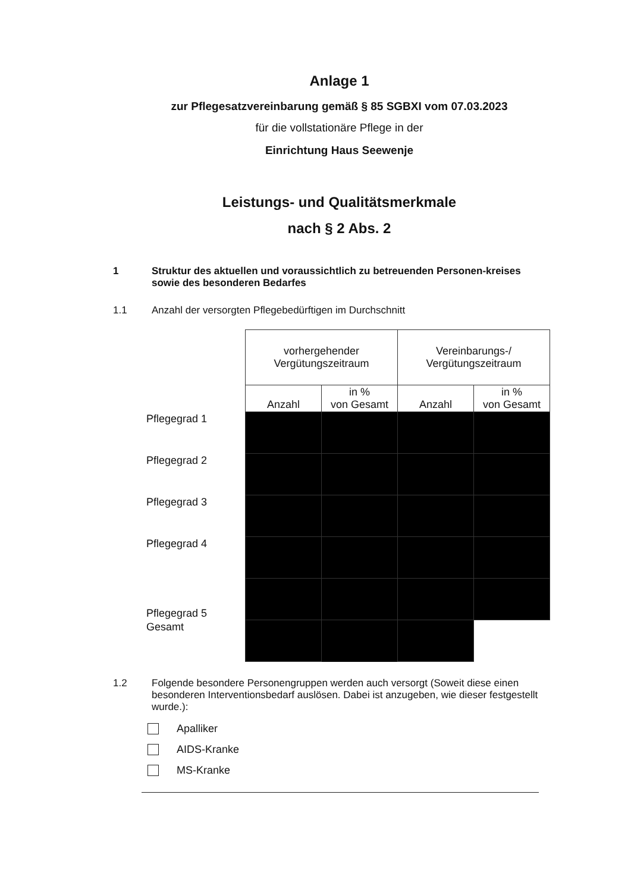Anlage 1
zur Pflegesatzvereinbarung gemäß § 85 SGBXI vom 07.03.2023
für die vollstationäre Pflege in der
Einrichtung Haus Seewenje
Leistungs- und Qualitätsmerkmale
nach § 2 Abs. 2
1 Struktur des aktuellen und voraussichtlich zu betreuenden Personen-kreises sowie des besonderen Bedarfes
1.1 Anzahl der versorgten Pflegebedürftigen im Durchschnitt
| | vorhergehender Vergütungszeitraum | | Vereinbarungs-/ Vergütungszeitraum | |
| --- | --- | --- | --- | --- |
| | Anzahl | in % von Gesamt | Anzahl | in % von Gesamt |
| Pflegegrad 1 | | | | |
| Pflegegrad 2 | | | | |
| Pflegegrad 3 | | | | |
| Pflegegrad 4 | | | | |
| Pflegegrad 5 | | | | |
| Gesamt | | | | |
1.2 Folgende besondere Personengruppen werden auch versorgt (Soweit diese einen besonderen Interventionsbedarf auslösen. Dabei ist anzugeben, wie dieser festgestellt wurde.):
Apalliker
AIDS-Kranke
MS-Kranke